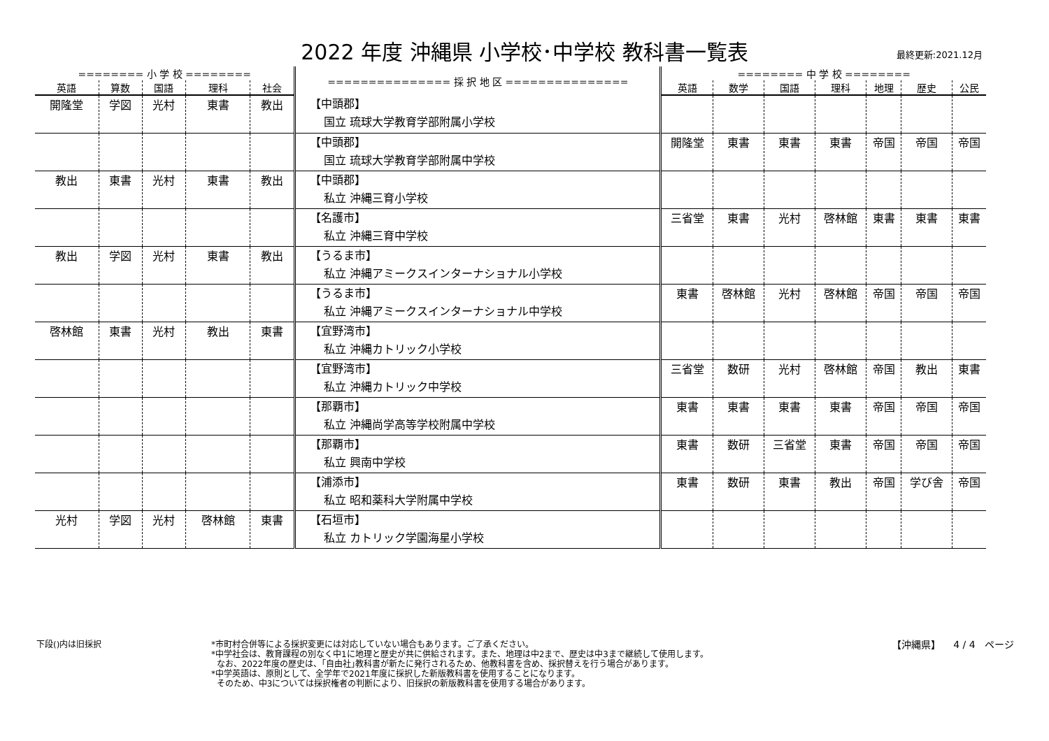2022 年度 沖縄県 小学校･中学校 教科書一覧表
最終更新:2021.12月
| ======== 小 学 校 ======== | | | | | =============== 採 択 地 区 =============== | ======== 中 学 校 ======== | | | | | | |
| --- | --- | --- | --- | --- | --- | --- | --- | --- | --- | --- | --- | --- |
| 英語 | 算数 | 国語 | 理科 | 社会 | | 英語 | 数学 | 国語 | 理科 | 地理 | 歴史 | 公民 |
| 開隆堂 | 学図 | 光村 | 東書 | 教出 | 【中頭郡】 国立 琉球大学教育学部附属小学校 | | | | | | | |
| | | | | | 【中頭郡】 国立 琉球大学教育学部附属中学校 | 開隆堂 | 東書 | 東書 | 東書 | 帝国 | 帝国 | 帝国 |
| 教出 | 東書 | 光村 | 東書 | 教出 | 【中頭郡】 私立 沖縄三育小学校 | | | | | | | |
| | | | | | 【名護市】 私立 沖縄三育中学校 | 三省堂 | 東書 | 光村 | 啓林館 | 東書 | 東書 | 東書 |
| 教出 | 学図 | 光村 | 東書 | 教出 | 【うるま市】 私立 沖縄アミークスインターナショナル小学校 | | | | | | | |
| | | | | | 【うるま市】 私立 沖縄アミークスインターナショナル中学校 | 東書 | 啓林館 | 光村 | 啓林館 | 帝国 | 帝国 | 帝国 |
| 啓林館 | 東書 | 光村 | 教出 | 東書 | 【宜野湾市】 私立 沖縄カトリック小学校 | | | | | | | |
| | | | | | 【宜野湾市】 私立 沖縄カトリック中学校 | 三省堂 | 数研 | 光村 | 啓林館 | 帝国 | 教出 | 東書 |
| | | | | | 【那覇市】 私立 沖縄尚学高等学校附属中学校 | 東書 | 東書 | 東書 | 東書 | 帝国 | 帝国 | 帝国 |
| | | | | | 【那覇市】 私立 興南中学校 | 東書 | 数研 | 三省堂 | 東書 | 帝国 | 帝国 | 帝国 |
| | | | | | 【浦添市】 私立 昭和薬科大学附属中学校 | 東書 | 数研 | 東書 | 教出 | 帝国 | 学び舎 | 帝国 |
| 光村 | 学図 | 光村 | 啓林館 | 東書 | 【石垣市】 私立 カトリック学園海星小学校 | | | | | | | |
下段()内は旧採択 *市町村合併等による採択変更には対応していない場合もあります。ご了承ください。
*中学社会は、教育課程の別なく中1に地理と歴史が共に供給されます。また、地理は中2まで、歴史は中3まで継続して使用します。
なお、2022年度の歴史は、｢自由社｣教科書が新たに発行されるため、他教科書を含め、採択替えを行う場合があります。
*中学英語は、原則として、全学年で2021年度に採択した新版教科書を使用することになります。
そのため、中3については採択権者の判断により、旧採択の新版教科書を使用する場合があります。
【沖縄県】 4 / 4 ページ